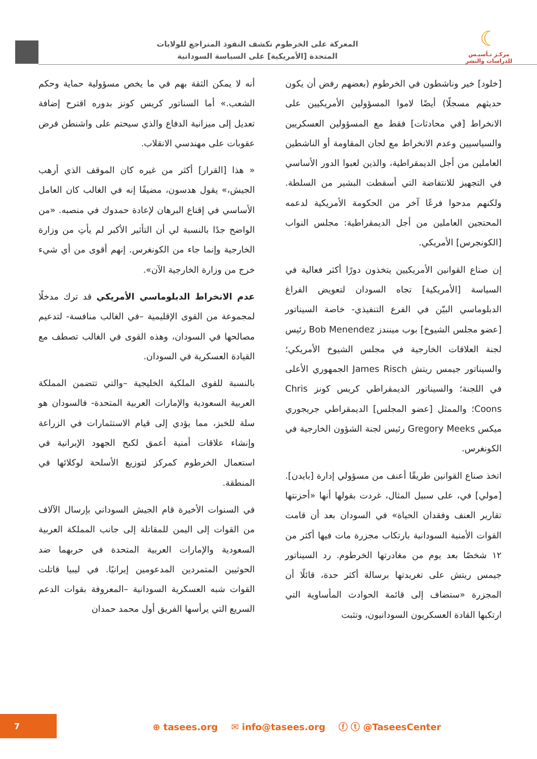☾
مركـز تـأسيـس
للدراسات والنشر
المعركة على الخرطوم تكشف النفوذ المتراجع للولايات
المتحدة [الأمريكية] على السياسة السودانية
[خلود] خير وناشطون في الخرطوم (بعضهم رفض أن يكون حديثهم مسجلًا) أيضًا لاموا المسؤولين الأمريكيين على الانخراط [في محادثات] فقط مع المسؤولين العسكريين والسياسيين وعدم الانخراط مع لجان المقاومة أو الناشطين العاملين من أجل الديمقراطية، والذين لعبوا الدور الأساسي في التجهيز للانتفاضة التي أسقطت البشير من السلطة. ولكنهم مدحوا فرعًا آخر من الحكومة الأمريكية لدعمه المحتجين العاملين من أجل الديمقراطية: مجلس النواب [الكونجرس] الأمريكي.
إن صناع القوانين الأمريكيين يتخذون دورًا أكثر فعالية في السياسة [الأمريكية] تجاه السودان لتعويض الفراغ الدبلوماسي البيّن في الفرع التنفيذي- خاصة السيناتور [عضو مجلس الشيوخ] بوب مينندز Bob Menendez رئيس لجنة العلاقات الخارجية في مجلس الشيوخ الأمريكي؛ والسيناتور جيمس ريتش James Risch الجمهوري الأعلى في اللجنة؛ والسيناتور الديمقراطي كريس كونز Chris Coons؛ والممثل [عضو المجلس] الديمقراطي جريجوري ميكس Gregory Meeks رئيس لجنة الشؤون الخارجية في الكونغرس.
اتخذ صناع القوانين طريقًا أعنف من مسؤولي إدارة [بايدن]. [مولي] في، على سبيل المثال، غردت بقولها أنها «أحزنتها تقارير العنف وفقدان الحياة» في السودان بعد أن قامت القوات الأمنية السودانية بارتكاب مجزرة مات فيها أكثر من ١٢ شخصًا بعد يوم من مغادرتها الخرطوم. رد السيناتور جيمس ريتش على تغريدتها برسالة أكثر حدة، قائلًا أن المجزرة «ستضاف إلى قائمة الحوادث المأساوية التي ارتكبها القادة العسكريون السودانيون، وتثبت
أنه لا يمكن الثقة بهم في ما يخص مسؤولية حماية وحكم الشعب.» أما السناتور كريس كونز بدوره اقترح إضافة تعديل إلى ميزانية الدفاع والذي سيحتم على واشنطن فرض عقوبات على مهندسي الانقلاب.
« هذا [القرار] أكثر من غيره كان الموقف الذي أرهب الجيش،» يقول هدسون، مضيفًا إنه في الغالب كان العامل الأساسي في إقناع البرهان لإعادة حمدوك في منصبه. «من الواضح جدًا بالنسبة لي أن التأثير الأكبر لم يأتِ من وزارة الخارجية وإنما جاء من الكونغرس. إنهم أقوى من أي شيء خرج من وزارة الخارجية الآن».
عدم الانخراط الدبلوماسي الأمريكي قد ترك مدخلًا لمجموعة من القوى الإقليمية –في الغالب منافسة- لتدعيم مصالحها في السودان، وهذه القوى في الغالب تصطف مع القيادة العسكرية في السودان.
بالنسبة للقوى الملكية الخليجية –والتي تتضمن المملكة العربية السعودية والإمارات العربية المتحدة- فالسودان هو سلة للخبز، مما يؤدي إلى قيام الاستثمارات في الزراعة وإنشاء علاقات أمنية أعمق لكبح الجهود الإيرانية في استعمال الخرطوم كمركز لتوزيع الأسلحة لوكلائها في المنطقة.
في السنوات الأخيرة قام الجيش السوداني بإرسال الآلاف من القوات إلى اليمن للمقاتلة إلى جانب المملكة العربية السعودية والإمارات العربية المتحدة في حربهما ضد الحوثيين المتمردين المدعومين إيرانيًا. في ليبيا قاتلت القوات شبه العسكرية السودانية –المعروفة بقوات الدعم السريع التي يرأسها الفريق أول محمد حمدان
7
⊕ tasees.org ✉ info@tasees.org ⓕ ⓣ @TaseesCenter